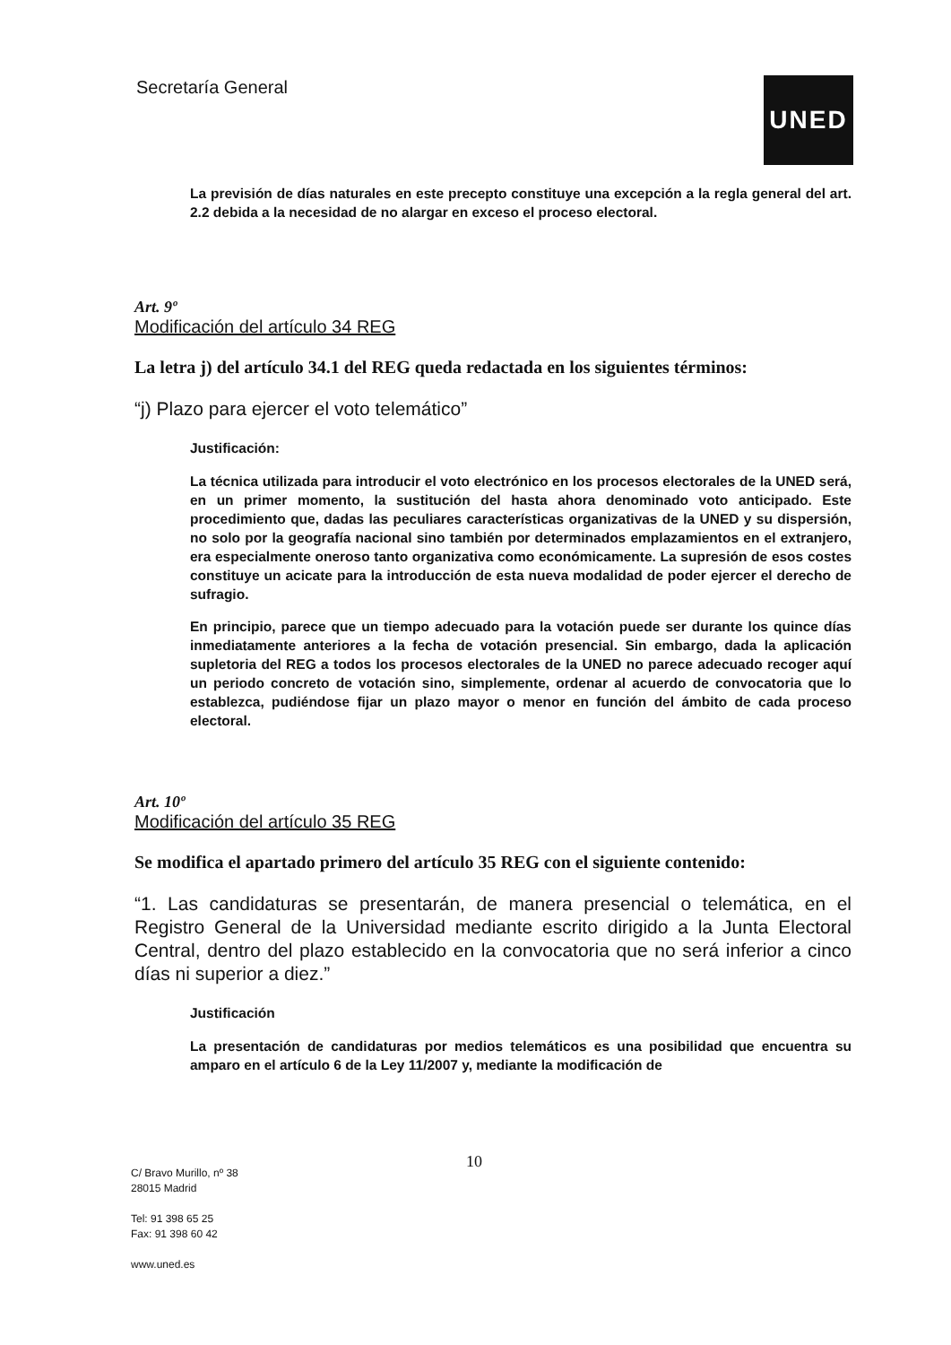Secretaría General UNED
La previsión de días naturales en este precepto constituye una excepción a la regla general del art. 2.2 debida a la necesidad de no alargar en exceso el proceso electoral.
Art. 9º
Modificación del artículo 34 REG
La letra j) del artículo 34.1 del REG queda redactada en los siguientes términos:
“j) Plazo para ejercer el voto telemático”
Justificación:
La técnica utilizada para introducir el voto electrónico en los procesos electorales de la UNED será, en un primer momento, la sustitución del hasta ahora denominado voto anticipado. Este procedimiento que, dadas las peculiares características organizativas de la UNED y su dispersión, no solo por la geografía nacional sino también por determinados emplazamientos en el extranjero, era especialmente oneroso tanto organizativa como económicamente. La supresión de esos costes constituye un acicate para la introducción de esta nueva modalidad de poder ejercer el derecho de sufragio.
En principio, parece que un tiempo adecuado para la votación puede ser durante los quince días inmediatamente anteriores a la fecha de votación presencial. Sin embargo, dada la aplicación supletoria del REG a todos los procesos electorales de la UNED no parece adecuado recoger aquí un periodo concreto de votación sino, simplemente, ordenar al acuerdo de convocatoria que lo establezca, pudiéndose fijar un plazo mayor o menor en función del ámbito de cada proceso electoral.
Art. 10º
Modificación del artículo 35 REG
Se modifica el apartado primero del artículo 35 REG con el siguiente contenido:
“1. Las candidaturas se presentarán, de manera presencial o telemática, en el Registro General de la Universidad mediante escrito dirigido a la Junta Electoral Central, dentro del plazo establecido en la convocatoria que no será inferior a cinco días ni superior a diez.”
Justificación
La presentación de candidaturas por medios telemáticos es una posibilidad que encuentra su amparo en el artículo 6 de la Ley 11/2007 y, mediante la modificación de
10
C/ Bravo Murillo, nº 38
28015 Madrid
Tel: 91 398 65 25
Fax: 91 398 60 42
www.uned.es